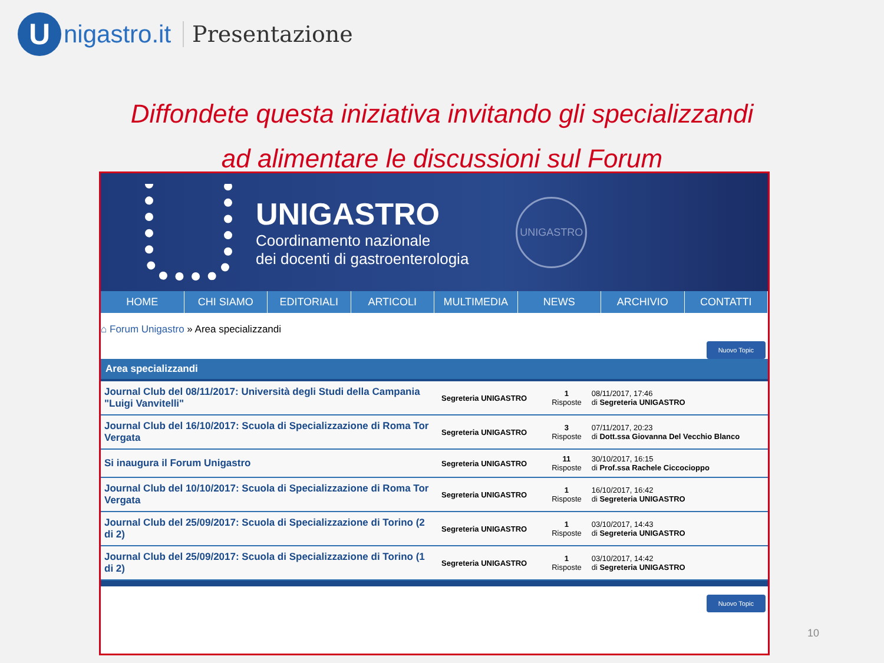U
nigastro.it Presentazione
Diffondete questa iniziativa invitando gli specializzandi
ad alimentare le discussioni sul Forum
UNIGASTRO
Coordinamento nazionale
dei docenti di gastroenterologia
UNIGASTRO
HOME CHI SIAMO EDITORIALI ARTICOLI MULTIMEDIA NEWS ARCHIVIO CONTATTI
⌂ Forum Unigastro » Area specializzandi
Nuovo Topic
Area specializzandi
| Journal Club del 08/11/2017: Università degli Studi della Campania "Luigi Vanvitelli" | Segreteria UNIGASTRO | 1 Risposte | 08/11/2017, 17:46 di Segreteria UNIGASTRO |
| Journal Club del 16/10/2017: Scuola di Specializzazione di Roma Tor Vergata | Segreteria UNIGASTRO | 3 Risposte | 07/11/2017, 20:23 di Dott.ssa Giovanna Del Vecchio Blanco |
| Si inaugura il Forum Unigastro | Segreteria UNIGASTRO | 11 Risposte | 30/10/2017, 16:15 di Prof.ssa Rachele Ciccocioppo |
| Journal Club del 10/10/2017: Scuola di Specializzazione di Roma Tor Vergata | Segreteria UNIGASTRO | 1 Risposte | 16/10/2017, 16:42 di Segreteria UNIGASTRO |
| Journal Club del 25/09/2017: Scuola di Specializzazione di Torino (2 di 2) | Segreteria UNIGASTRO | 1 Risposte | 03/10/2017, 14:43 di Segreteria UNIGASTRO |
| Journal Club del 25/09/2017: Scuola di Specializzazione di Torino (1 di 2) | Segreteria UNIGASTRO | 1 Risposte | 03/10/2017, 14:42 di Segreteria UNIGASTRO |
Nuovo Topic
10